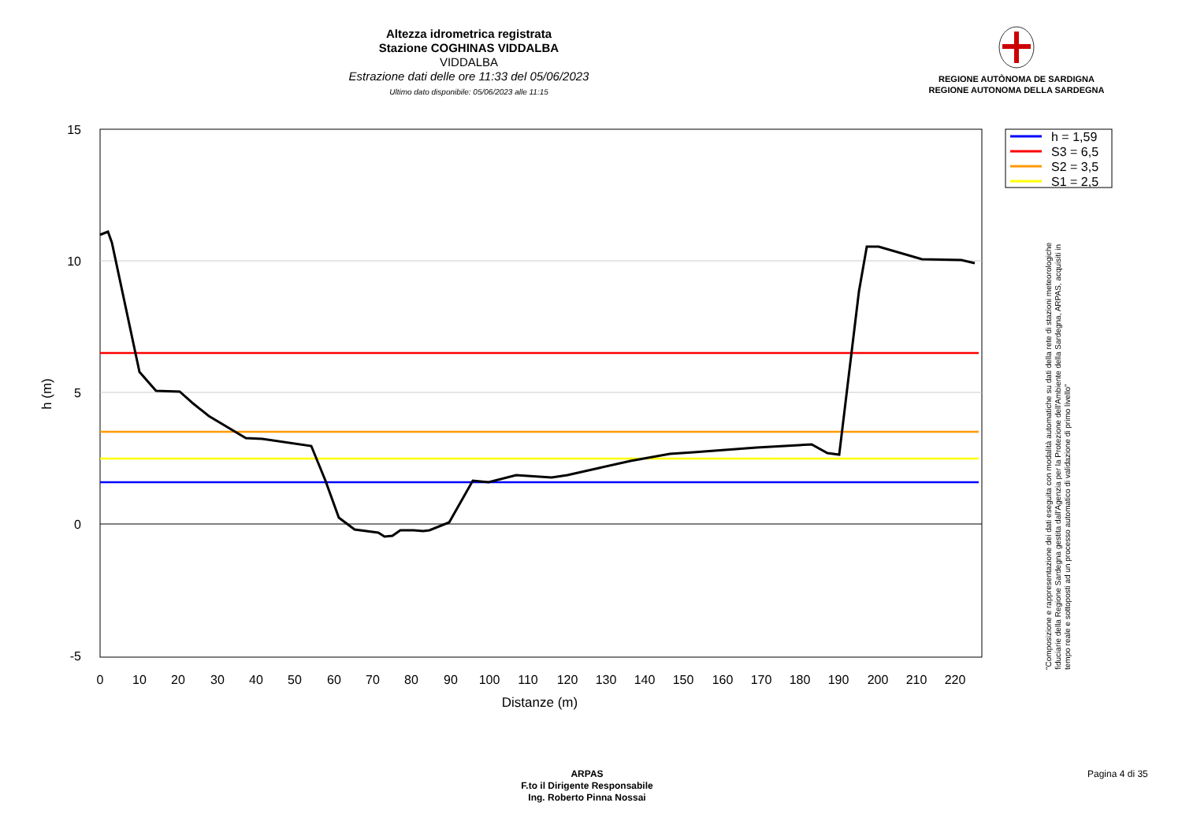Altezza idrometrica registrata
Stazione COGHINAS VIDDALBA
VIDDALBA
Estrazione dati delle ore 11:33 del 05/06/2023
Ultimo dato disponibile: 05/06/2023 alle 11:15
REGIONE AUTÒNOMA DE SARDIGNA
REGIONE AUTONOMA DELLA SARDEGNA
15
10
5
0
-5
0
10
20
30
40
50
60
70
80
90
100
110
120
130
140
150
160
170
180
190
200
210
220
Distanze (m)
h (m)
h = 1,59
S3 = 6,5
S2 = 3,5
S1 = 2,5
"Composizione e rappresentazione dei dati eseguita con modalità automatiche su dati della rete di stazioni meteorologiche fiduciarie della Regione Sardegna gestita dall'Agenzia per la Protezione dell'Ambiente della Sardegna, ARPAS, acquisiti in tempo reale e sottoposti ad un processo automatico di validazione di primo livello"
ARPAS
F.to il Dirigente Responsabile
Ing. Roberto Pinna Nossai
Pagina 4 di 35